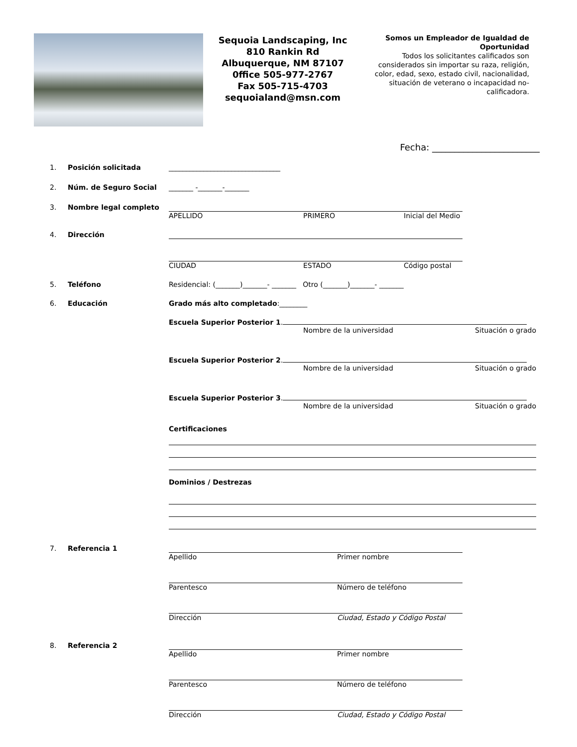Sequoia Landscaping, Inc
810 Rankin Rd
Albuquerque, NM 87107
0ffice 505-977-2767
Fax 505-715-4703
sequoialand@msn.com
Somos un Empleador de Igualdad de Oportunidad
Todos los solicitantes calificados son considerados sin importar su raza, religión, color, edad, sexo, estado civil, nacionalidad, situación de veterano o incapacidad no-calificadora.
Fecha: ________________________
1. Posición solicitada ________________________________
2. Núm. de Seguro Social _______ -_______-_______
3. Nombre legal completo APELLIDO PRIMERO Inicial del Medio
4. Dirección CIUDAD ESTADO Código postal
5. Teléfono Residencial: (_______)_______- _______ Otro (_______)_______- _______
6. Educación Grado más alto completado:________
Escuela Superior Posterior 1.
Nombre de la universidad Situación o grado
Escuela Superior Posterior 2.
Nombre de la universidad Situación o grado
Escuela Superior Posterior 3.
Nombre de la universidad Situación o grado
Certificaciones
Dominios / Destrezas
7. Referencia 1 Apellido Primer nombre
Parentesco Número de teléfono
Dirección Ciudad, Estado y Código Postal
8. Referencia 2 Apellido Primer nombre
Parentesco Número de teléfono
Dirección Ciudad, Estado y Código Postal